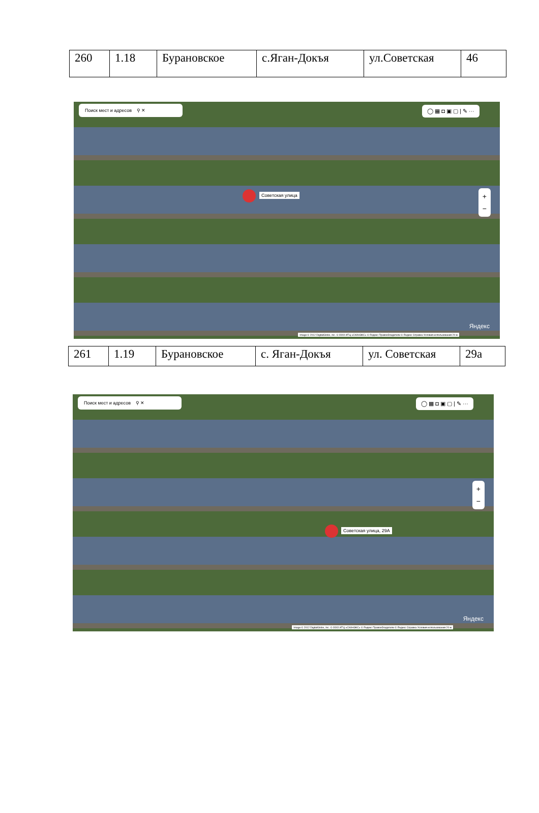| 260 | 1.18 | Бурановское | с.Яган-Докъя | ул.Советская | 46 |
Поиск мест и адресов ⚲ ✕ ◯ ▦ ◘ ▣ ▢ | ✎ ···
Советская улица
+
−
Яндекс
Image © 2012 DigitalGlobe, Inc. © ООО ИТЦ «СКАНЭКС» © Яндекс Правообладатели © Яндекс Справка Условия использования 20 м
| 261 | 1.19 | Бурановское | с. Яган-Докъя | ул. Советская | 29а |
Поиск мест и адресов ⚲ ✕ ◯ ▦ ◘ ▣ ▢ | ✎ ···
Советская улица, 29А
+
−
Яндекс
Image © 2012 DigitalGlobe, Inc. © ООО ИТЦ «СКАНЭКС» © Яндекс Правообладатели © Яндекс Справка Условия использования 20 м